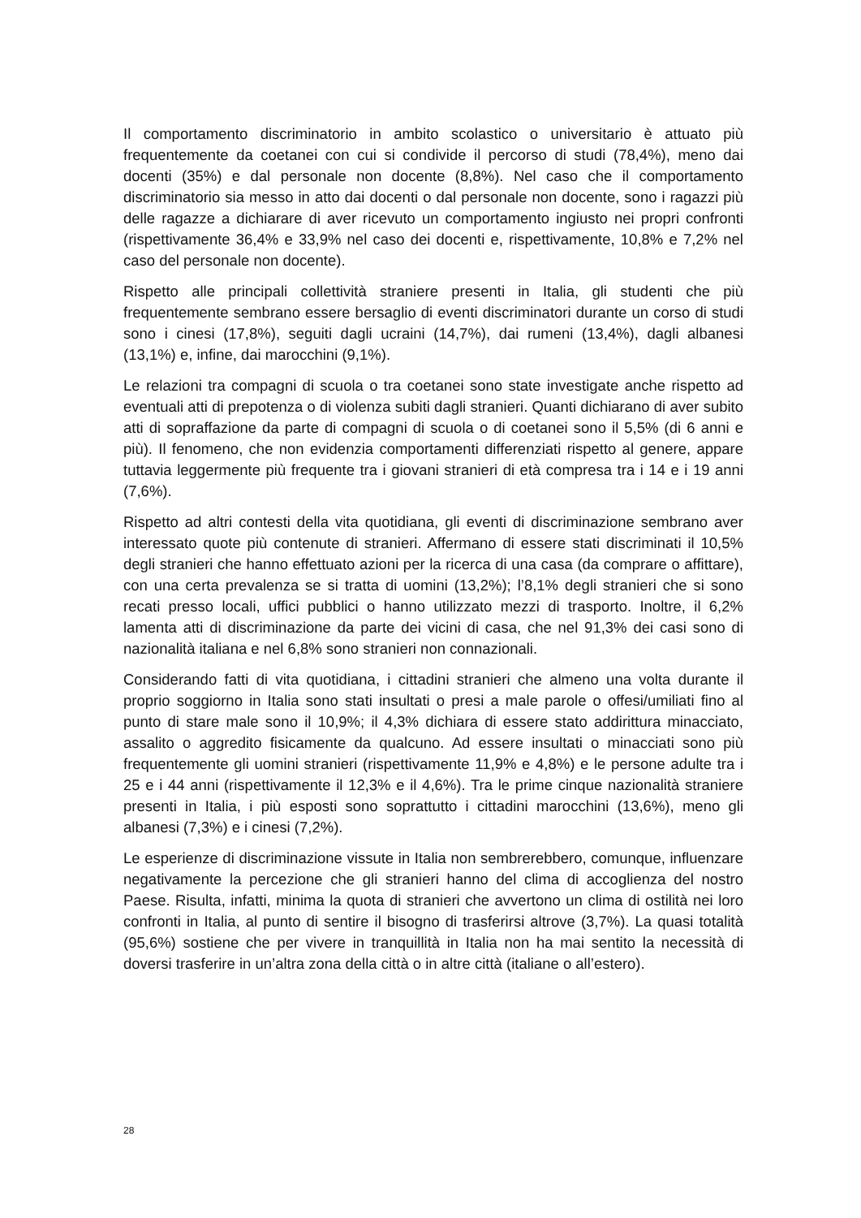Il comportamento discriminatorio in ambito scolastico o universitario è attuato più frequentemente da coetanei con cui si condivide il percorso di studi (78,4%), meno dai docenti (35%) e dal personale non docente (8,8%). Nel caso che il comportamento discriminatorio sia messo in atto dai docenti o dal personale non docente, sono i ragazzi più delle ragazze a dichiarare di aver ricevuto un comportamento ingiusto nei propri confronti (rispettivamente 36,4% e 33,9% nel caso dei docenti e, rispettivamente, 10,8% e 7,2% nel caso del personale non docente).
Rispetto alle principali collettività straniere presenti in Italia, gli studenti che più frequentemente sembrano essere bersaglio di eventi discriminatori durante un corso di studi sono i cinesi (17,8%), seguiti dagli ucraini (14,7%), dai rumeni (13,4%), dagli albanesi (13,1%) e, infine, dai marocchini (9,1%).
Le relazioni tra compagni di scuola o tra coetanei sono state investigate anche rispetto ad eventuali atti di prepotenza o di violenza subiti dagli stranieri. Quanti dichiarano di aver subito atti di sopraffazione da parte di compagni di scuola o di coetanei sono il 5,5% (di 6 anni e più). Il fenomeno, che non evidenzia comportamenti differenziati rispetto al genere, appare tuttavia leggermente più frequente tra i giovani stranieri di età compresa tra i 14 e i 19 anni (7,6%).
Rispetto ad altri contesti della vita quotidiana, gli eventi di discriminazione sembrano aver interessato quote più contenute di stranieri. Affermano di essere stati discriminati il 10,5% degli stranieri che hanno effettuato azioni per la ricerca di una casa (da comprare o affittare), con una certa prevalenza se si tratta di uomini (13,2%); l’8,1% degli stranieri che si sono recati presso locali, uffici pubblici o hanno utilizzato mezzi di trasporto. Inoltre, il 6,2% lamenta atti di discriminazione da parte dei vicini di casa, che nel 91,3% dei casi sono di nazionalità italiana e nel 6,8% sono stranieri non connazionali.
Considerando fatti di vita quotidiana, i cittadini stranieri che almeno una volta durante il proprio soggiorno in Italia sono stati insultati o presi a male parole o offesi/umiliati fino al punto di stare male sono il 10,9%; il 4,3% dichiara di essere stato addirittura minacciato, assalito o aggredito fisicamente da qualcuno. Ad essere insultati o minacciati sono più frequentemente gli uomini stranieri (rispettivamente 11,9% e 4,8%) e le persone adulte tra i 25 e i 44 anni (rispettivamente il 12,3% e il 4,6%). Tra le prime cinque nazionalità straniere presenti in Italia, i più esposti sono soprattutto i cittadini marocchini (13,6%), meno gli albanesi (7,3%) e i cinesi (7,2%).
Le esperienze di discriminazione vissute in Italia non sembrerebbero, comunque, influenzare negativamente la percezione che gli stranieri hanno del clima di accoglienza del nostro Paese. Risulta, infatti, minima la quota di stranieri che avvertono un clima di ostilità nei loro confronti in Italia, al punto di sentire il bisogno di trasferirsi altrove (3,7%). La quasi totalità (95,6%) sostiene che per vivere in tranquillità in Italia non ha mai sentito la necessità di doversi trasferire in un’altra zona della città o in altre città (italiane o all’estero).
28